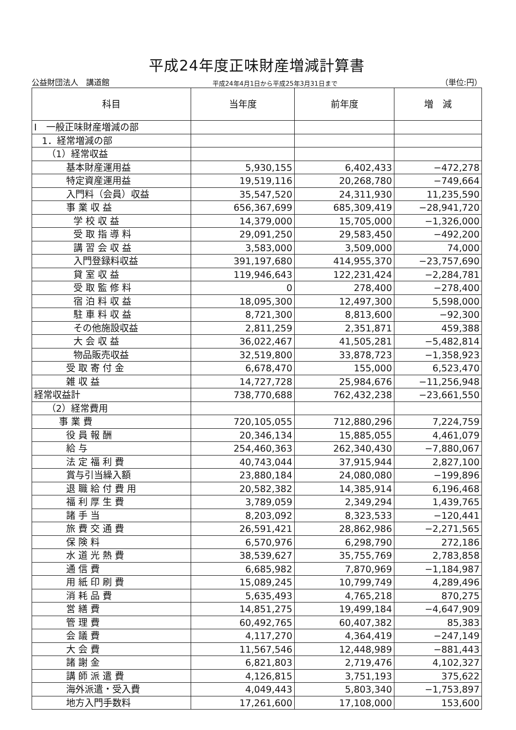平成24年度正味財産増減計算書
公益財団法人　講道館 平成24年4月1日から平成25年3月31日まで （単位:円）
| 科目 | 当年度 | 前年度 | 増 減 |
| --- | --- | --- | --- |
| Ⅰ 一般正味財産増減の部 | | | |
| 1．経常増減の部 | | | |
| （1）経常収益 | | | |
| 基本財産運用益 | 5,930,155 | 6,402,433 | −472,278 |
| 特定資産運用益 | 19,519,116 | 20,268,780 | −749,664 |
| 入門料（会員）収益 | 35,547,520 | 24,311,930 | 11,235,590 |
| 事 業 収 益 | 656,367,699 | 685,309,419 | −28,941,720 |
| 学 校 収 益 | 14,379,000 | 15,705,000 | −1,326,000 |
| 受 取 指 導 料 | 29,091,250 | 29,583,450 | −492,200 |
| 講 習 会 収 益 | 3,583,000 | 3,509,000 | 74,000 |
| 入門登録料収益 | 391,197,680 | 414,955,370 | −23,757,690 |
| 貸 室 収 益 | 119,946,643 | 122,231,424 | −2,284,781 |
| 受 取 監 修 料 | 0 | 278,400 | −278,400 |
| 宿 泊 料 収 益 | 18,095,300 | 12,497,300 | 5,598,000 |
| 駐 車 料 収 益 | 8,721,300 | 8,813,600 | −92,300 |
| その他施設収益 | 2,811,259 | 2,351,871 | 459,388 |
| 大 会 収 益 | 36,022,467 | 41,505,281 | −5,482,814 |
| 物品販売収益 | 32,519,800 | 33,878,723 | −1,358,923 |
| 受 取 寄 付 金 | 6,678,470 | 155,000 | 6,523,470 |
| 雑 収 益 | 14,727,728 | 25,984,676 | −11,256,948 |
| 経常収益計 | 738,770,688 | 762,432,238 | −23,661,550 |
| （2）経常費用 | | | |
| 事 業 費 | 720,105,055 | 712,880,296 | 7,224,759 |
| 役 員 報 酬 | 20,346,134 | 15,885,055 | 4,461,079 |
| 給 与 | 254,460,363 | 262,340,430 | −7,880,067 |
| 法 定 福 利 費 | 40,743,044 | 37,915,944 | 2,827,100 |
| 賞与引当繰入額 | 23,880,184 | 24,080,080 | −199,896 |
| 退 職 給 付 費 用 | 20,582,382 | 14,385,914 | 6,196,468 |
| 福 利 厚 生 費 | 3,789,059 | 2,349,294 | 1,439,765 |
| 諸 手 当 | 8,203,092 | 8,323,533 | −120,441 |
| 旅 費 交 通 費 | 26,591,421 | 28,862,986 | −2,271,565 |
| 保 険 料 | 6,570,976 | 6,298,790 | 272,186 |
| 水 道 光 熱 費 | 38,539,627 | 35,755,769 | 2,783,858 |
| 通 信 費 | 6,685,982 | 7,870,969 | −1,184,987 |
| 用 紙 印 刷 費 | 15,089,245 | 10,799,749 | 4,289,496 |
| 消 耗 品 費 | 5,635,493 | 4,765,218 | 870,275 |
| 営 繕 費 | 14,851,275 | 19,499,184 | −4,647,909 |
| 管 理 費 | 60,492,765 | 60,407,382 | 85,383 |
| 会 議 費 | 4,117,270 | 4,364,419 | −247,149 |
| 大 会 費 | 11,567,546 | 12,448,989 | −881,443 |
| 諸 謝 金 | 6,821,803 | 2,719,476 | 4,102,327 |
| 講 師 派 遣 費 | 4,126,815 | 3,751,193 | 375,622 |
| 海外派遣・受入費 | 4,049,443 | 5,803,340 | −1,753,897 |
| 地方入門手数料 | 17,261,600 | 17,108,000 | 153,600 |